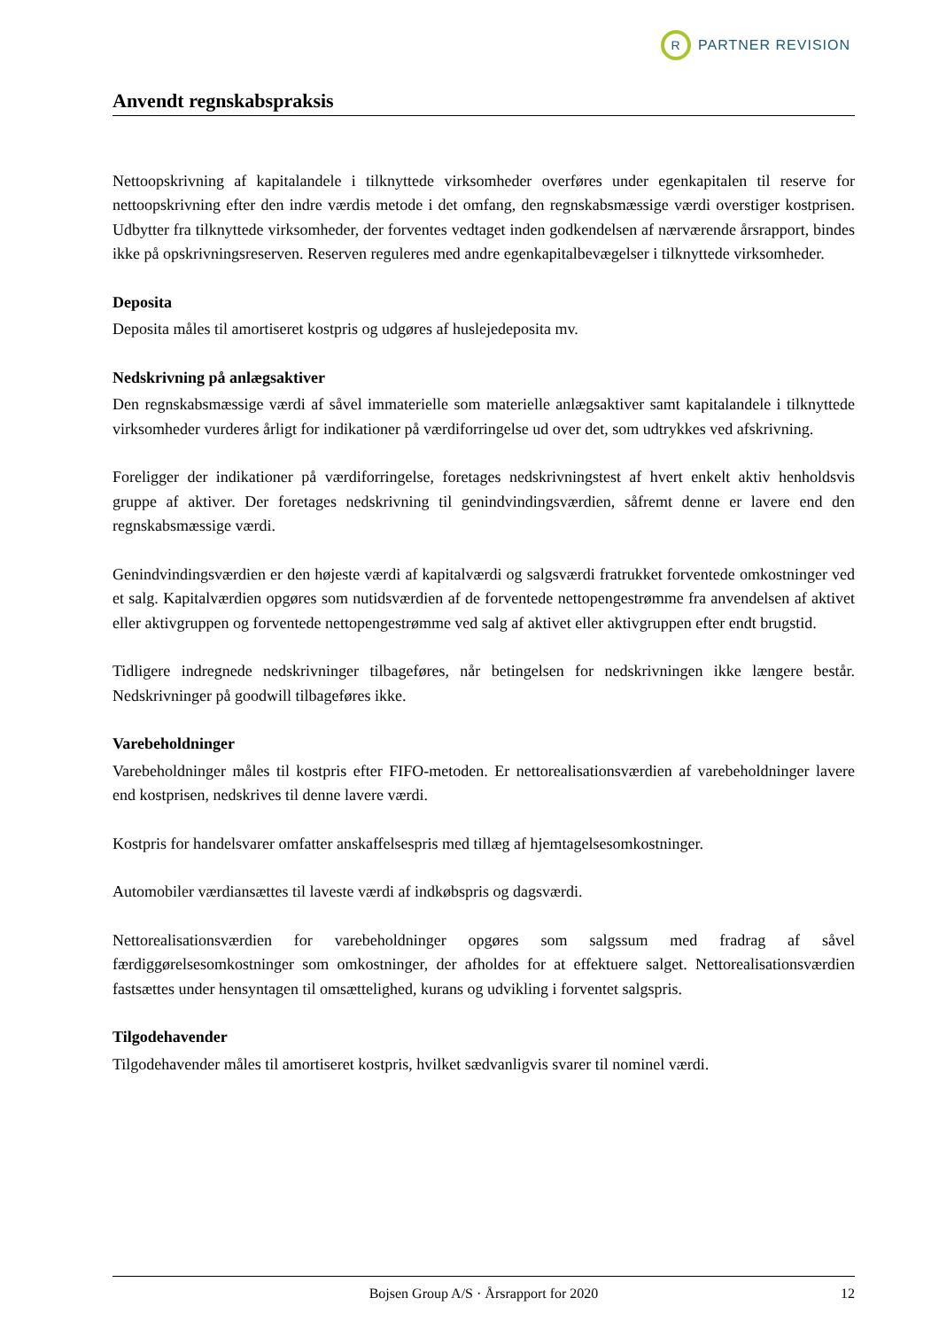R
PARTNER REVISION
Anvendt regnskabspraksis
Nettoopskrivning af kapitalandele i tilknyttede virksomheder overføres under egenkapitalen til reserve for nettoopskrivning efter den indre værdis metode i det omfang, den regnskabsmæssige værdi overstiger kostprisen. Udbytter fra tilknyttede virksomheder, der forventes vedtaget inden godkendelsen af nærværende årsrapport, bindes ikke på opskrivningsreserven. Reserven reguleres med andre egenkapitalbevægelser i tilknyttede virksomheder.
Deposita
Deposita måles til amortiseret kostpris og udgøres af huslejedeposita mv.
Nedskrivning på anlægsaktiver
Den regnskabsmæssige værdi af såvel immaterielle som materielle anlægsaktiver samt kapitalandele i tilknyttede virksomheder vurderes årligt for indikationer på værdiforringelse ud over det, som udtrykkes ved afskrivning.
Foreligger der indikationer på værdiforringelse, foretages nedskrivningstest af hvert enkelt aktiv henholdsvis gruppe af aktiver. Der foretages nedskrivning til genindvindingsværdien, såfremt denne er lavere end den regnskabsmæssige værdi.
Genindvindingsværdien er den højeste værdi af kapitalværdi og salgsværdi fratrukket forventede omkostninger ved et salg. Kapitalværdien opgøres som nutidsværdien af de forventede nettopengestrømme fra anvendelsen af aktivet eller aktivgruppen og forventede nettopengestrømme ved salg af aktivet eller aktivgruppen efter endt brugstid.
Tidligere indregnede nedskrivninger tilbageføres, når betingelsen for nedskrivningen ikke længere består. Nedskrivninger på goodwill tilbageføres ikke.
Varebeholdninger
Varebeholdninger måles til kostpris efter FIFO-metoden. Er nettorealisationsværdien af varebeholdninger lavere end kostprisen, nedskrives til denne lavere værdi.
Kostpris for handelsvarer omfatter anskaffelsespris med tillæg af hjemtagelsesomkostninger.
Automobiler værdiansættes til laveste værdi af indkøbspris og dagsværdi.
Nettorealisationsværdien for varebeholdninger opgøres som salgssum med fradrag af såvel færdiggørelsesomkostninger som omkostninger, der afholdes for at effektuere salget. Nettorealisationsværdien fastsættes under hensyntagen til omsættelighed, kurans og udvikling i forventet salgspris.
Tilgodehavender
Tilgodehavender måles til amortiseret kostpris, hvilket sædvanligvis svarer til nominel værdi.
Bojsen Group A/S · Årsrapport for 2020 12